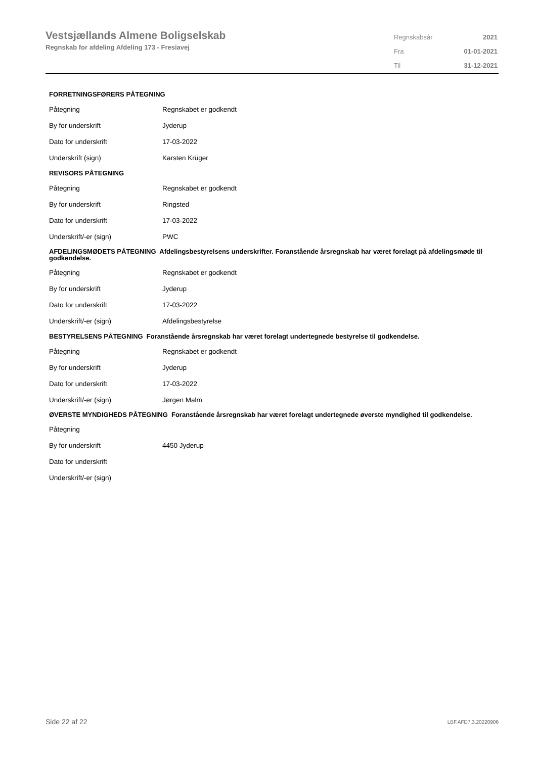Vestsjællands Almene Boligselskab
Regnskab for afdeling Afdeling 173 - Fresiavej
| Regnskabsår | 2021 |
| Fra | 01-01-2021 |
| Til | 31-12-2021 |
FORRETNINGSFØRERS PÅTEGNING
| Påtegning | Regnskabet er godkendt |
| By for underskrift | Jyderup |
| Dato for underskrift | 17-03-2022 |
| Underskrift (sign) | Karsten Krüger |
REVISORS PÅTEGNING
| Påtegning | Regnskabet er godkendt |
| By for underskrift | Ringsted |
| Dato for underskrift | 17-03-2022 |
| Underskrift/-er (sign) | PWC |
AFDELINGSMØDETS PÅTEGNING Afdelingsbestyrelsens underskrifter. Foranstående årsregnskab har været forelagt på afdelingsmøde til godkendelse.
| Påtegning | Regnskabet er godkendt |
| By for underskrift | Jyderup |
| Dato for underskrift | 17-03-2022 |
| Underskrift/-er (sign) | Afdelingsbestyrelse |
BESTYRELSENS PÅTEGNING Foranstående årsregnskab har været forelagt undertegnede bestyrelse til godkendelse.
| Påtegning | Regnskabet er godkendt |
| By for underskrift | Jyderup |
| Dato for underskrift | 17-03-2022 |
| Underskrift/-er (sign) | Jørgen Malm |
ØVERSTE MYNDIGHEDS PÅTEGNING Foranstående årsregnskab har været forelagt undertegnede øverste myndighed til godkendelse.
| Påtegning | |
| By for underskrift | 4450 Jyderup |
| Dato for underskrift | |
| Underskrift/-er (sign) | |
Side 22 af 22 LBF.AFD7.3.20220906